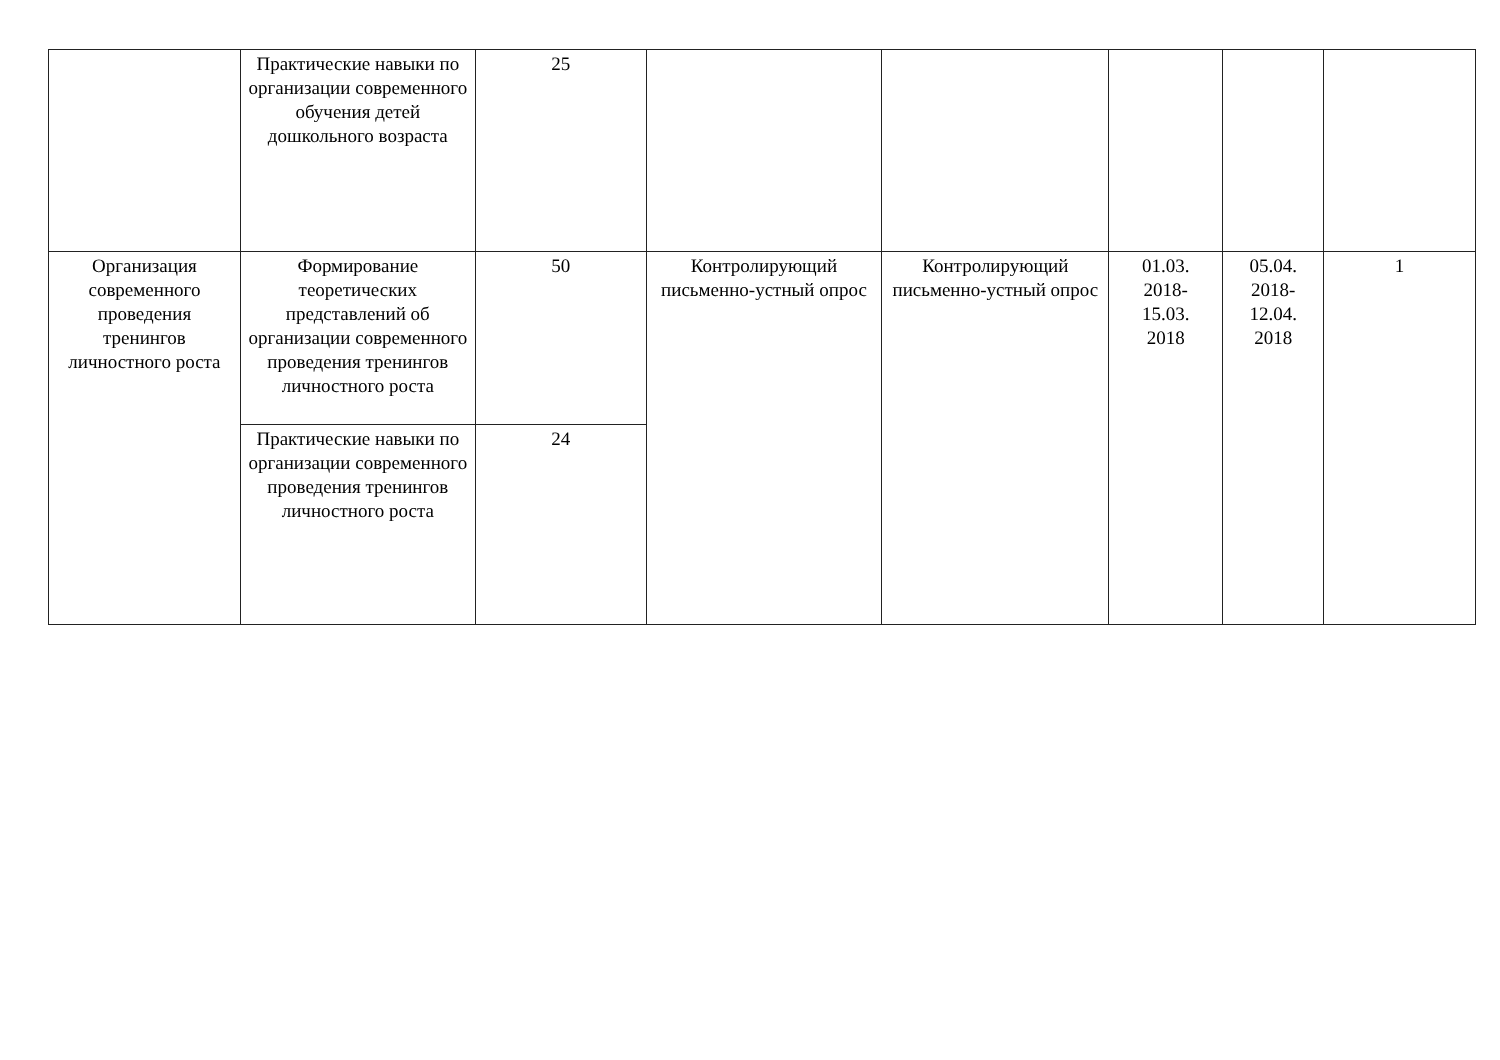| | Практические навыки по организации современного обучения детей дошкольного возраста | 25 | | | | | |
| Организация современного проведения тренингов личностного роста | Формирование теоретических представлений об организации современного проведения тренингов личностного роста | 50 | Контролирующий письменно-устный опрос | Контролирующий письменно-устный опрос | 01.03. 2018- 15.03. 2018 | 05.04. 2018- 12.04. 2018 | 1 |
| | Практические навыки по организации современного проведения тренингов личностного роста | 24 | | | | | |